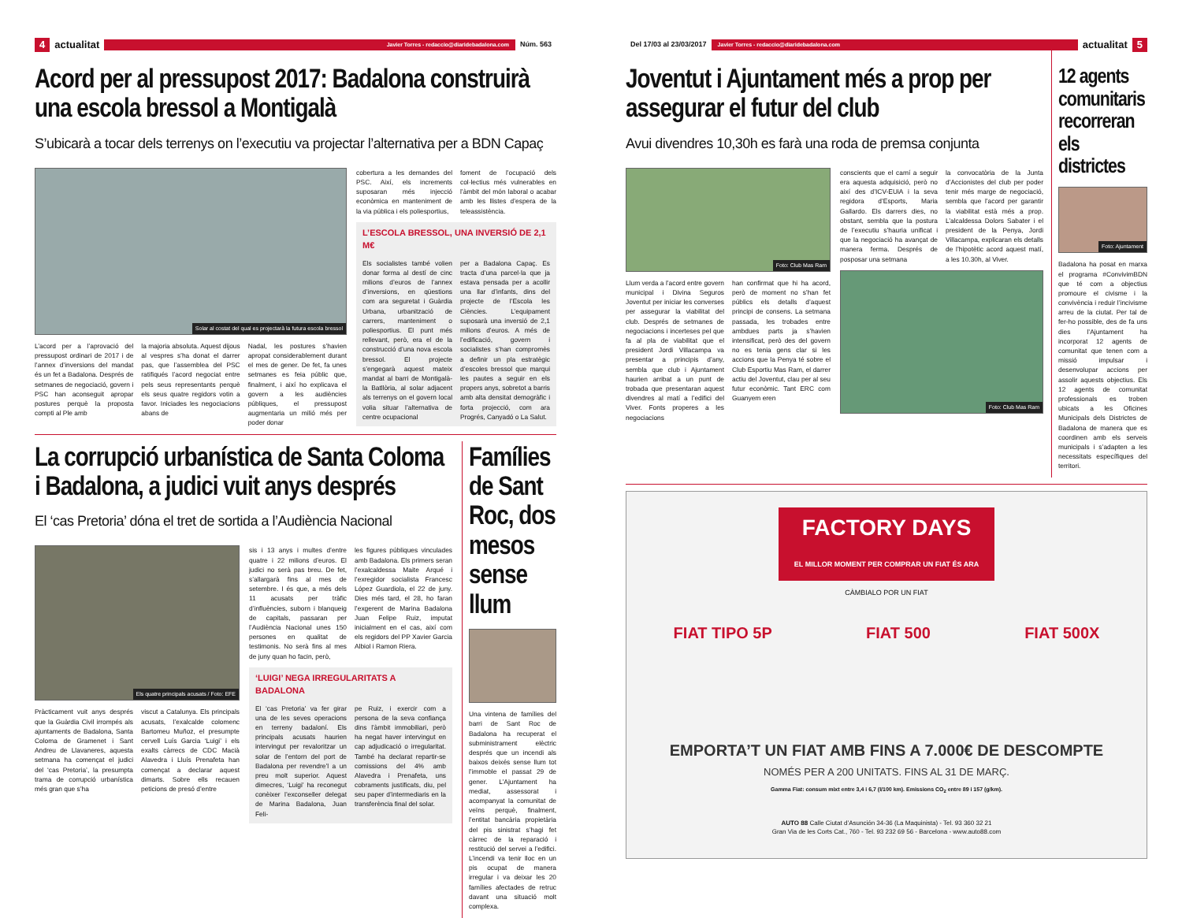4 actualitat Javier Torres - redaccio@diaridebadalona.com Núm. 563
Acord per al pressupost 2017: Badalona construirà una escola bressol a Montigalà
S’ubicarà a tocar dels terrenys on l’executiu va projectar l’alternativa per a BDN Capaç
Solar al costat del qual es projectarà la futura escola bressol
L’acord per a l’aprovació del pressupost ordinari de 2017 i de l’annex d’inversions del mandat és un fet a Badalona. Després de setmanes de negociació, govern i PSC han aconseguit apropar postures perquè la proposta compti al Ple amb
la majoria absoluta. Aquest dijous al vespres s’ha donat el darrer pas, que l’assemblea del PSC ratifiqués l’acord negociat entre pels seus representants perquè els seus quatre regidors votin a favor. Iniciades les negociacions abans de
Nadal, les postures s’havien apropat considerablement durant el mes de gener. De fet, fa unes setmanes es feia públic que, finalment, i així ho explicava el govern a les audiències públiques, el pressupost augmentaria un milió més per poder donar
cobertura a les demandes del PSC. Així, els increments suposaran més injecció econòmica en manteniment de la via pública i els poliesportius,
foment de l’ocupació dels col·lectius més vulnerables en l’àmbit del món laboral o acabar amb les llistes d’espera de la teleassistència.
L’ESCOLA BRESSOL, UNA INVERSIÓ DE 2,1 M€
Els socialistes també volien donar forma al destí de cinc milions d’euros de l’annex d’inversions, en qüestions com ara seguretat i Guàrdia Urbana, urbanització de carrers, manteniment o poliesportius. El punt més rellevant, però, era el de la construcció d’una nova escola bressol. El projecte s’engegarà aquest mateix mandat al barri de Montigalà-la Batllòria, al solar adjacent als terrenys on el govern local volia situar l’alternativa de centre ocupacional
per a Badalona Capaç. Es tracta d’una parcel·la que ja estava pensada per a acollir una llar d’infants, dins del projecte de l’Escola les Ciències. L’equipament suposarà una inversió de 2,1 milions d’euros. A més de l’edificació, govern i socialistes s’han compromès a definir un pla estratègic d’escoles bressol que marqui les pautes a seguir en els propers anys, sobretot a barris amb alta densitat demogràfic i forta projecció, com ara Progrés, Canyadó o La Salut.
La corrupció urbanística de Santa Coloma i Badalona, a judici vuit anys després
El ‘cas Pretoria’ dóna el tret de sortida a l’Audiència Nacional
Els quatre principals acusats / Foto: EFE
Pràcticament vuit anys després que la Guàrdia Civil irrompés als ajuntaments de Badalona, Santa Coloma de Gramenet i Sant Andreu de Llavaneres, aquesta setmana ha començat el judici del ‘cas Pretoria’, la presumpta trama de corrupció urbanística més gran que s’ha
viscut a Catalunya. Els principals acusats, l’exalcalde colomenc Bartomeu Muñoz, el presumpte cervell Luís Garcia ‘Luigi’ i els exalts càrrecs de CDC Macià Alavedra i Lluís Prenafeta han començat a declarar aquest dimarts. Sobre ells recauen peticions de presó d’entre
sis i 13 anys i multes d’entre quatre i 22 milions d’euros. El judici no serà pas breu. De fet, s’allargarà fins al mes de setembre. I és que, a més dels 11 acusats per tràfic d’influències, suborn i blanqueig de capitals, passaran per l’Audiència Nacional unes 150 persones en qualitat de testimonis. No serà fins al mes de juny quan ho facin, però,
les figures públiques vinculades amb Badalona. Els primers seran l’exalcaldessa Maite Arqué i l’exregidor socialista Francesc López Guardiola, el 22 de juny. Dies més tard, el 28, ho faran l’exgerent de Marina Badalona Juan Felipe Ruiz, imputat inicialment en el cas, així com els regidors del PP Xavier Garcia Albiol i Ramon Riera.
‘LUIGI’ NEGA IRREGULARITATS A BADALONA
El ‘cas Pretoria’ va fer girar una de les seves operacions en terreny badaloní. Els principals acusats haurien intervingut per revaloritzar un solar de l’entorn del port de Badalona per revendre’l a un preu molt superior. Aquest dimecres, ‘Luigi’ ha reconegut conèixer l’exconseller delegat de Marina Badalona, Juan Feli-
pe Ruiz, i exercir com a persona de la seva confiança dins l’àmbit immobiliari, però ha negat haver intervingut en cap adjudicació o irregularitat. També ha declarat repartir-se comissions del 4% amb Alavedra i Prenafeta, uns cobraments justificats, diu, pel seu paper d’intermediaris en la transferència final del solar.
Famílies de Sant Roc, dos mesos sense llum
Una vintena de famílies del barri de Sant Roc de Badalona ha recuperat el subministrament elèctric després que un incendi als baixos deixés sense llum tot l’immoble el passat 29 de gener. L’Ajuntament ha mediat, assessorat i acompanyat la comunitat de veïns perquè, finalment, l’entitat bancària propietària del pis sinistrat s’hagi fet càrrec de la reparació i restitució del servei a l’edifici. L’incendi va tenir lloc en un pis ocupat de manera irregular i va deixar les 20 famílies afectades de retruc davant una situació molt complexa.
Del 17/03 al 23/03/2017 Javier Torres - redaccio@diaridebadalona.com actualitat 5
Joventut i Ajuntament més a prop per assegurar el futur del club
Avui divendres 10,30h es farà una roda de premsa conjunta
Foto: Club Mas Ram
Llum verda a l’acord entre govern municipal i Divina Seguros Joventut per iniciar les converses per assegurar la viabilitat del club. Després de setmanes de negociacions i incerteses pel que fa al pla de viabilitat que el president Jordi Villacampa va presentar a principis d’any, sembla que club i Ajuntament haurien arribat a un punt de trobada que presentaran aquest divendres al matí a l’edifici del Viver. Fonts properes a les negociacions
han confirmat que hi ha acord, però de moment no s’han fet públics els detalls d’aquest principi de consens. La setmana passada, les trobades entre ambdues parts ja s’havien intensificat, però des del govern no es tenia gens clar si les accions que la Penya té sobre el Club Esportiu Mas Ram, el darrer actiu del Joventut, clau per al seu futur econòmic. Tant ERC com Guanyem eren
conscients que el camí a seguir era aquesta adquisició, però no així des d’ICV-EUiA i la seva regidora d’Esports, Maria Gallardo. Els darrers dies, no obstant, sembla que la postura de l’executiu s’hauria unificat i que la negociació ha avançat de manera ferma. Després de posposar una setmana
la convocatòria de la Junta d’Accionistes del club per poder tenir més marge de negociació, sembla que l’acord per garantir la viabilitat està més a prop. L’alcaldessa Dolors Sabater i el president de la Penya, Jordi Villacampa, explicaran els detalls de l’hipotètic acord aquest matí, a les 10.30h, al Viver.
Foto: Club Mas Ram
12 agents comunitaris recorreran els districtes
Foto: Ajuntament
Badalona ha posat en marxa el programa #ConvivimBDN que té com a objectius promoure el civisme i la convivència i reduir l’incivisme arreu de la ciutat. Per tal de fer-ho possible, des de fa uns dies l’Ajuntament ha incorporat 12 agents de comunitat que tenen com a missió impulsar i desenvolupar accions per assolir aquests objectius. Els 12 agents de comunitat professionals es troben ubicats a les Oficines Municipals dels Districtes de Badalona de manera que es coordinen amb els serveis municipals i s’adapten a les necessitats específiques del territori.
FACTORY DAYS
EL MILLOR MOMENT PER COMPRAR UN FIAT ÉS ARA
CÀMBIALO POR UN FIAT
FIAT TIPO 5P FIAT 500 FIAT 500X
EMPORTA’T UN FIAT AMB FINS A 7.000€ DE DESCOMPTE
NOMÉS PER A 200 UNITATS. FINS AL 31 DE MARÇ.
Gamma Fiat: consum mixt entre 3,4 i 6,7 (l/100 km). Emissions CO<sub>2</sub> entre 89 i 157 (g/km).
AUTO 88 Calle Ciutat d’Asunción 34-36 (La Maquinista) - Tel. 93 360 32 21
Gran Via de les Corts Cat., 760 - Tel. 93 232 69 56 - Barcelona - www.auto88.com